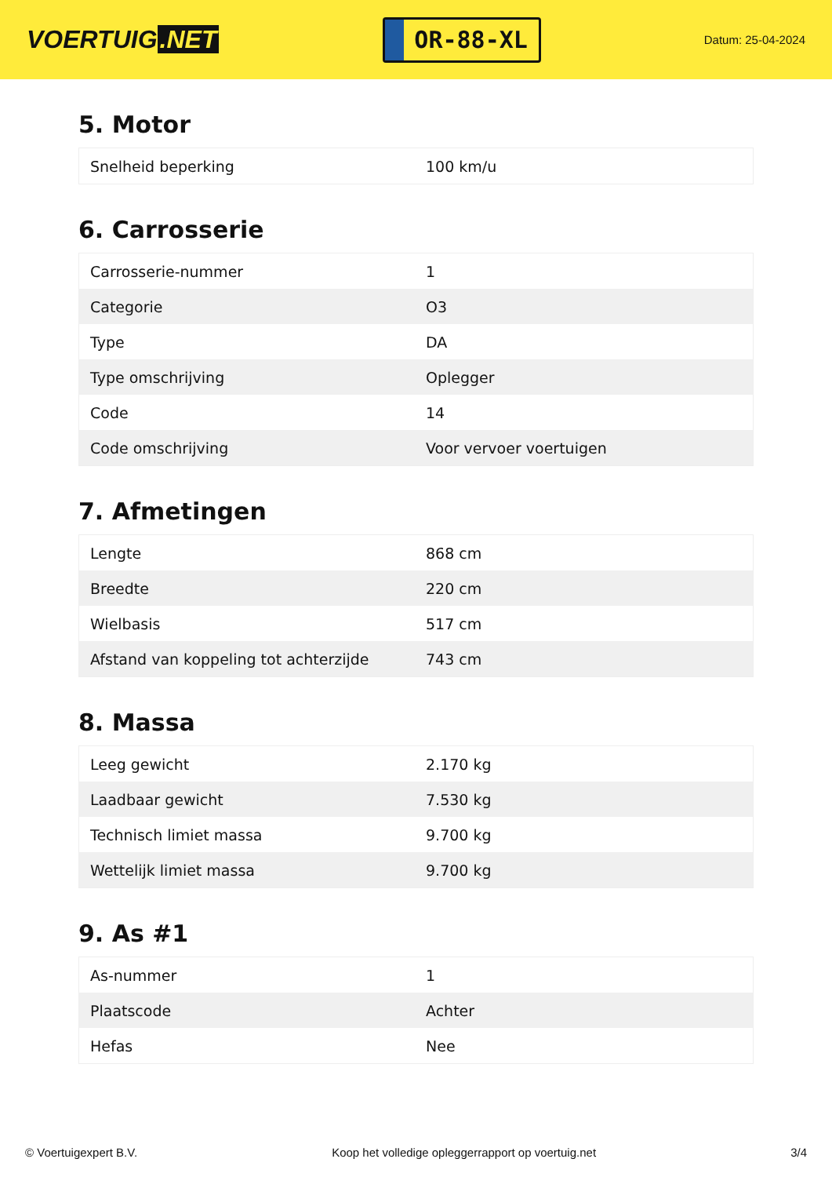VOERTUIG.NET
OR-88-XL
Datum: 25-04-2024
5. Motor
| Snelheid beperking | 100 km/u |
6. Carrosserie
| Carrosserie-nummer | 1 |
| Categorie | O3 |
| Type | DA |
| Type omschrijving | Oplegger |
| Code | 14 |
| Code omschrijving | Voor vervoer voertuigen |
7. Afmetingen
| Lengte | 868 cm |
| Breedte | 220 cm |
| Wielbasis | 517 cm |
| Afstand van koppeling tot achterzijde | 743 cm |
8. Massa
| Leeg gewicht | 2.170 kg |
| Laadbaar gewicht | 7.530 kg |
| Technisch limiet massa | 9.700 kg |
| Wettelijk limiet massa | 9.700 kg |
9. As #1
| As-nummer | 1 |
| Plaatscode | Achter |
| Hefas | Nee |
© Voertuigexpert B.V. Koop het volledige opleggerrapport op voertuig.net 3/4